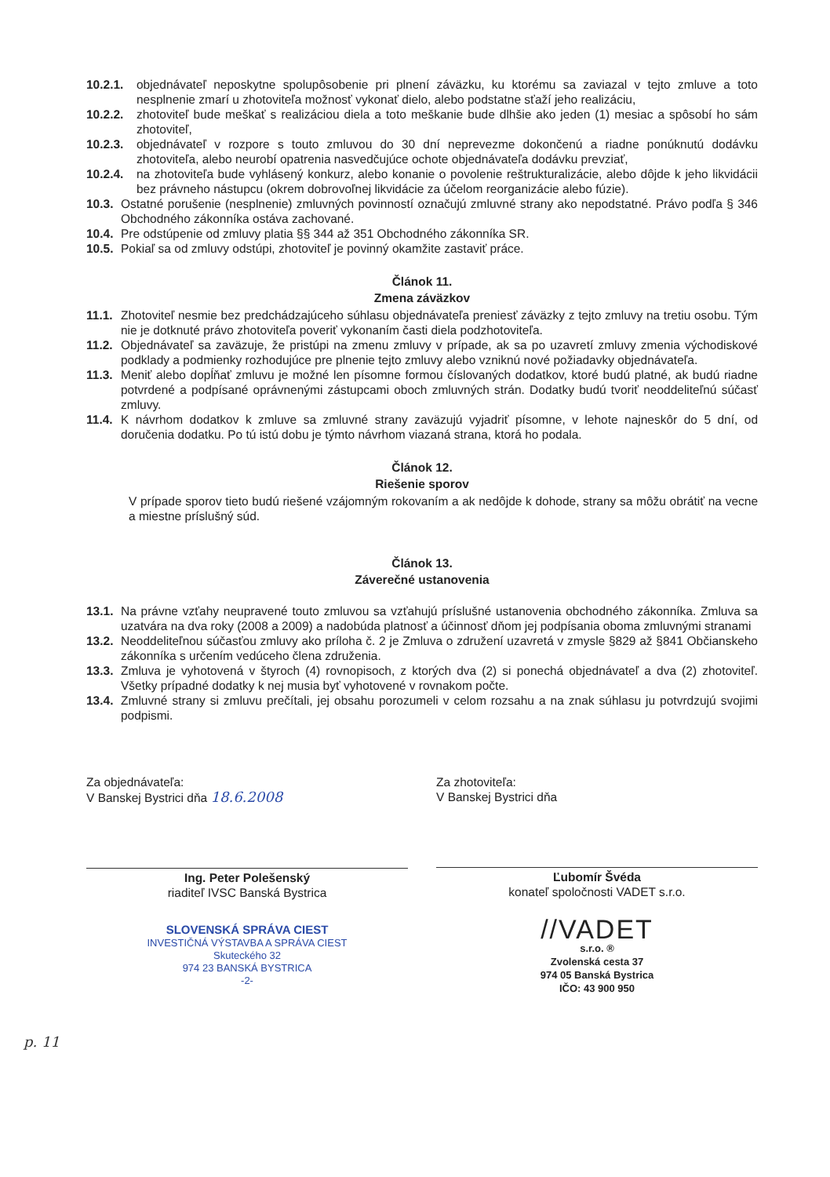10.2.1. objednávateľ neposkytne spolupôsobenie pri plnení záväzku, ku ktorému sa zaviazal v tejto zmluve a toto nesplnenie zmarí u zhotoviteľa možnosť vykonať dielo, alebo podstatne sťaží jeho realizáciu,
10.2.2. zhotoviteľ bude meškať s realizáciou diela a toto meškanie bude dlhšie ako jeden (1) mesiac a spôsobí ho sám zhotoviteľ,
10.2.3. objednávateľ v rozpore s touto zmluvou do 30 dní neprevezme dokončenú a riadne ponúknutú dodávku zhotoviteľa, alebo neurobí opatrenia nasvedčujúce ochote objednávateľa dodávku prevziať,
10.2.4. na zhotoviteľa bude vyhlásený konkurz, alebo konanie o povolenie reštrukturalizácie, alebo dôjde k jeho likvidácii bez právneho nástupcu (okrem dobrovoľnej likvidácie za účelom reorganizácie alebo fúzie).
10.3. Ostatné porušenie (nesplnenie) zmluvných povinností označujú zmluvné strany ako nepodstatné. Právo podľa § 346 Obchodného zákonníka ostáva zachované.
10.4. Pre odstúpenie od zmluvy platia §§ 344 až 351 Obchodného zákonníka SR.
10.5. Pokiaľ sa od zmluvy odstúpi, zhotoviteľ je povinný okamžite zastaviť práce.
Článok 11.
Zmena záväzkov
11.1. Zhotoviteľ nesmie bez predchádzajúceho súhlasu objednávateľa preniesť záväzky z tejto zmluvy na tretiu osobu. Tým nie je dotknuté právo zhotoviteľa poveriť vykonaním časti diela podzhotoviteľa.
11.2. Objednávateľ sa zaväzuje, že pristúpi na zmenu zmluvy v prípade, ak sa po uzavretí zmluvy zmenia východiskové podklady a podmienky rozhodujúce pre plnenie tejto zmluvy alebo vzniknú nové požiadavky objednávateľa.
11.3. Meniť alebo dopĺňať zmluvu je možné len písomne formou číslovaných dodatkov, ktoré budú platné, ak budú riadne potvrdené a podpísané oprávnenými zástupcami oboch zmluvných strán. Dodatky budú tvoriť neoddeliteľnú súčasť zmluvy.
11.4. K návrhom dodatkov k zmluve sa zmluvné strany zaväzujú vyjadriť písomne, v lehote najneskôr do 5 dní, od doručenia dodatku. Po tú istú dobu je týmto návrhom viazaná strana, ktorá ho podala.
Článok 12.
Riešenie sporov
V prípade sporov tieto budú riešené vzájomným rokovaním a ak nedôjde k dohode, strany sa môžu obrátiť na vecne a miestne príslušný súd.
Článok 13.
Záverečné ustanovenia
13.1. Na právne vzťahy neupravené touto zmluvou sa vzťahujú príslušné ustanovenia obchodného zákonníka. Zmluva sa uzatvára na dva roky (2008 a 2009) a nadobúda platnosť a účinnosť dňom jej podpísania oboma zmluvnými stranami
13.2. Neoddeliteľnou súčasťou zmluvy ako príloha č. 2 je Zmluva o združení uzavretá v zmysle §829 až §841 Občianskeho zákonníka s určením vedúceho člena združenia.
13.3. Zmluva je vyhotovená v štyroch (4) rovnopisoch, z ktorých dva (2) si ponechá objednávateľ a dva (2) zhotoviteľ. Všetky prípadné dodatky k nej musia byť vyhotovené v rovnakom počte.
13.4. Zmluvné strany si zmluvu prečítali, jej obsahu porozumeli v celom rozsahu a na znak súhlasu ju potvrdzujú svojimi podpismi.
Za objednávateľa:
V Banskej Bystrici dňa 18.6.2008
Ing. Peter Polešenský
riaditeľ IVSC Banská Bystrica
SLOVENSKÁ SPRÁVA CIEST
INVESTIČNÁ VÝSTAVBA A SPRÁVA CIEST
Skuteckého 32
974 23 BANSKÁ BYSTRICA
-2-
Za zhotoviteľa:
V Banskej Bystrici dňa
Ľubomír Švéda
konateľ spoločnosti VADET s.r.o.
//VADET
s.r.o. ®
Zvolenská cesta 37
974 05 Banská Bystrica
IČO: 43 900 950
p. 11